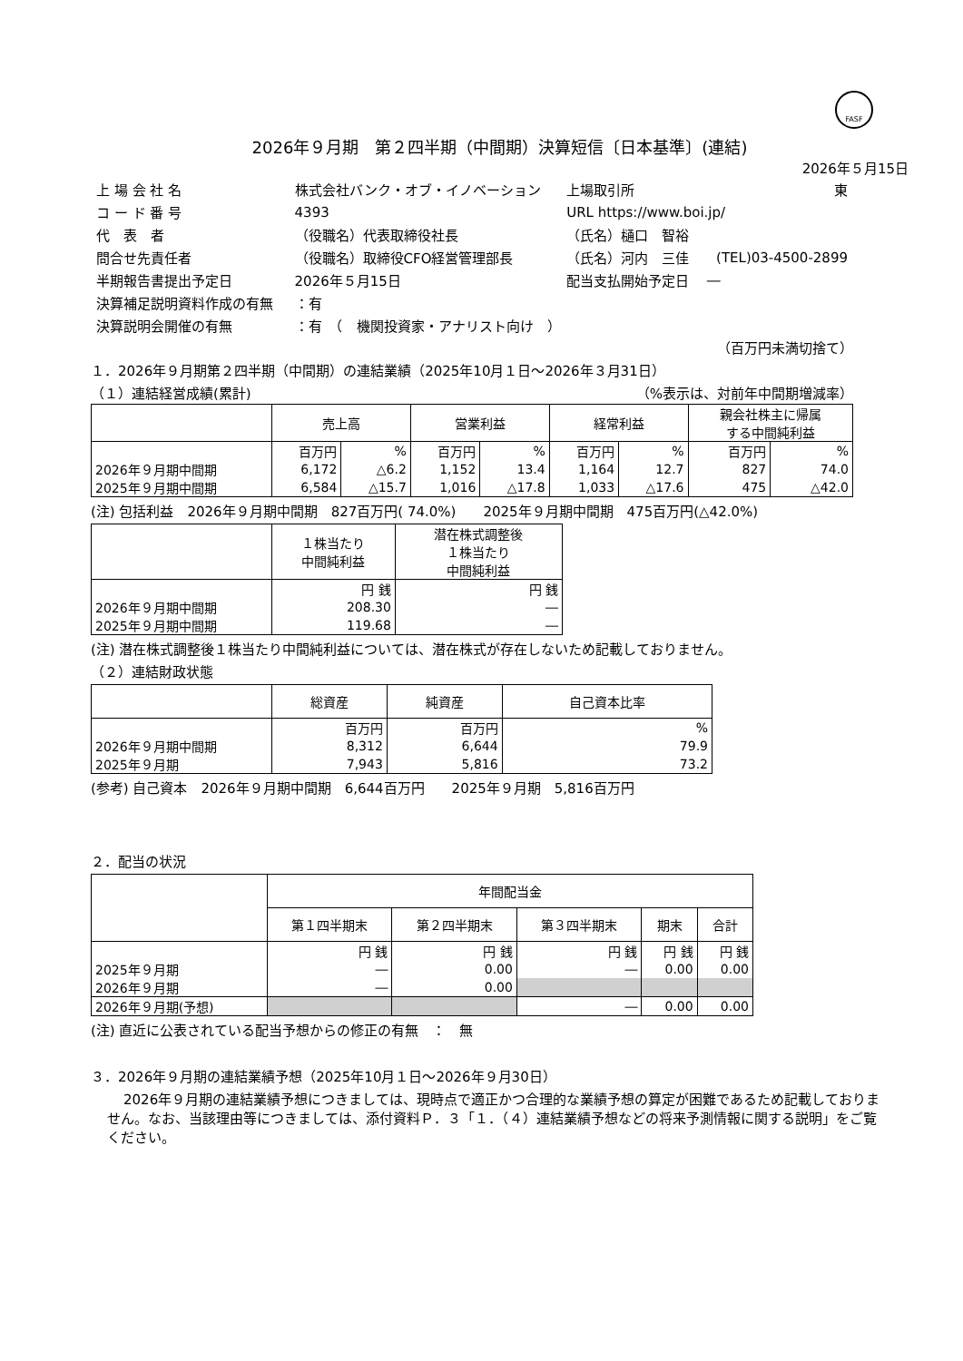FASF
2026年９月期　第２四半期（中間期）決算短信〔日本基準〕(連結)
2026年５月15日
| 上 場 会 社 名 | 株式会社バンク・オブ・イノベーション | 上場取引所 | 東 |
| コ ー ド 番 号 | 4393 | URL https://www.boi.jp/ | |
| 代 表 者 | （役職名）代表取締役社長 | （氏名）樋口 智裕 | |
| 問合せ先責任者 | （役職名）取締役CFO経営管理部長 | （氏名）河内 三佳 | (TEL)03-4500-2899 |
| 半期報告書提出予定日 | 2026年５月15日 | 配当支払開始予定日 | ― |
| 決算補足説明資料作成の有無 | ：有 | | |
| 決算説明会開催の有無 | ：有 （ 機関投資家・アナリスト向け ） | | |
（百万円未満切捨て）
１．2026年９月期第２四半期（中間期）の連結業績（2025年10月１日～2026年３月31日）
（１）連結経営成績(累計) （%表示は、対前年中間期増減率）
| | 売上高 | | 営業利益 | | 経常利益 | | 親会社株主に帰属 する中間純利益 | |
| --- | --- | --- | --- | --- | --- | --- | --- | --- |
| | 百万円 | % | 百万円 | % | 百万円 | % | 百万円 | % |
| 2026年９月期中間期 | 6,172 | △6.2 | 1,152 | 13.4 | 1,164 | 12.7 | 827 | 74.0 |
| 2025年９月期中間期 | 6,584 | △15.7 | 1,016 | △17.8 | 1,033 | △17.6 | 475 | △42.0 |
(注) 包括利益　2026年９月期中間期　827百万円( 74.0%)　　2025年９月期中間期　475百万円(△42.0%)
| | １株当たり 中間純利益 | 潜在株式調整後 １株当たり 中間純利益 |
| --- | --- | --- |
| | 円 銭 | 円 銭 |
| 2026年９月期中間期 | 208.30 | ― |
| 2025年９月期中間期 | 119.68 | ― |
(注) 潜在株式調整後１株当たり中間純利益については、潜在株式が存在しないため記載しておりません。
（２）連結財政状態
| | 総資産 | 純資産 | 自己資本比率 |
| --- | --- | --- | --- |
| | 百万円 | 百万円 | % |
| 2026年９月期中間期 | 8,312 | 6,644 | 79.9 |
| 2025年９月期 | 7,943 | 5,816 | 73.2 |
(参考) 自己資本　2026年９月期中間期　6,644百万円　　2025年９月期　5,816百万円
２．配当の状況
| | 年間配当金 | | | | |
| --- | --- | --- | --- | --- | --- |
| | 第１四半期末 | 第２四半期末 | 第３四半期末 | 期末 | 合計 |
| | 円 銭 | 円 銭 | 円 銭 | 円 銭 | 円 銭 |
| 2025年９月期 | ― | 0.00 | ― | 0.00 | 0.00 |
| 2026年９月期 | ― | 0.00 | | | |
| 2026年９月期(予想) | | | ― | 0.00 | 0.00 |
(注) 直近に公表されている配当予想からの修正の有無　：　無
３．2026年９月期の連結業績予想（2025年10月１日～2026年９月30日）
2026年９月期の連結業績予想につきましては、現時点で適正かつ合理的な業績予想の算定が困難であるため記載しておりません。なお、当該理由等につきましては、添付資料Ｐ．３「１．（４）連結業績予想などの将来予測情報に関する説明」をご覧ください。